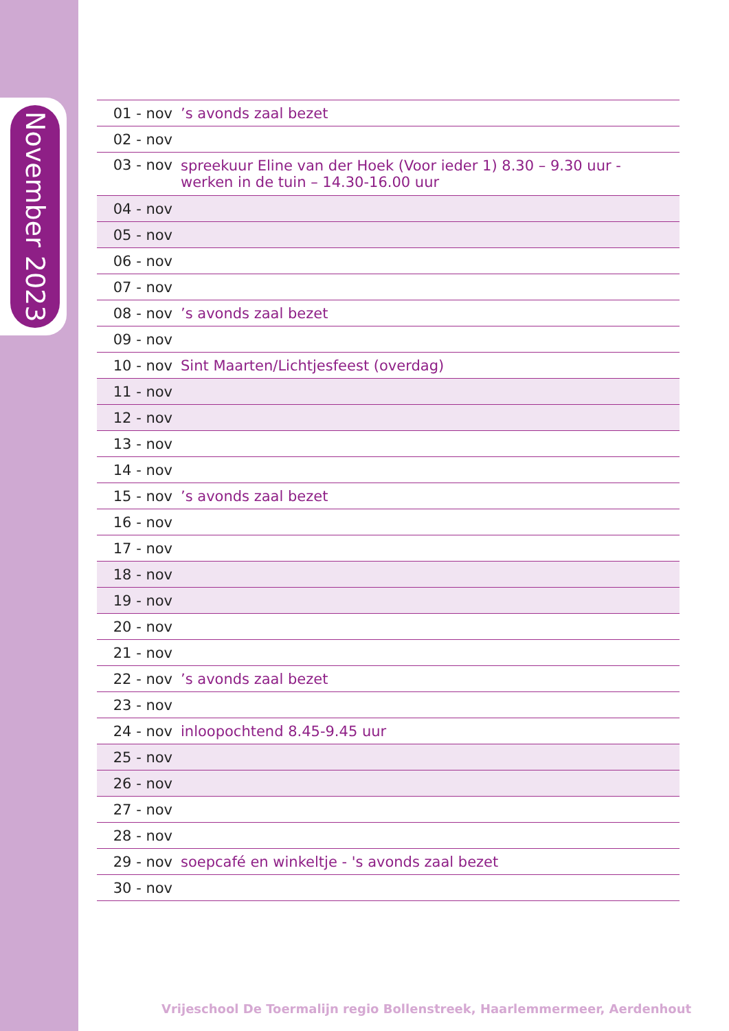November 2023
| 01 - nov | ’s avonds zaal bezet |
| 02 - nov | |
| 03 - nov | spreekuur Eline van der Hoek (Voor ieder 1) 8.30 – 9.30 uur - werken in de tuin – 14.30-16.00 uur |
| 04 - nov | |
| 05 - nov | |
| 06 - nov | |
| 07 - nov | |
| 08 - nov | ’s avonds zaal bezet |
| 09 - nov | |
| 10 - nov | Sint Maarten/Lichtjesfeest (overdag) |
| 11 - nov | |
| 12 - nov | |
| 13 - nov | |
| 14 - nov | |
| 15 - nov | ’s avonds zaal bezet |
| 16 - nov | |
| 17 - nov | |
| 18 - nov | |
| 19 - nov | |
| 20 - nov | |
| 21 - nov | |
| 22 - nov | ’s avonds zaal bezet |
| 23 - nov | |
| 24 - nov | inloopochtend 8.45-9.45 uur |
| 25 - nov | |
| 26 - nov | |
| 27 - nov | |
| 28 - nov | |
| 29 - nov | soepcafé en winkeltje - 's avonds zaal bezet |
| 30 - nov | |
Vrijeschool De Toermalijn regio Bollenstreek, Haarlemmermeer, Aerdenhout